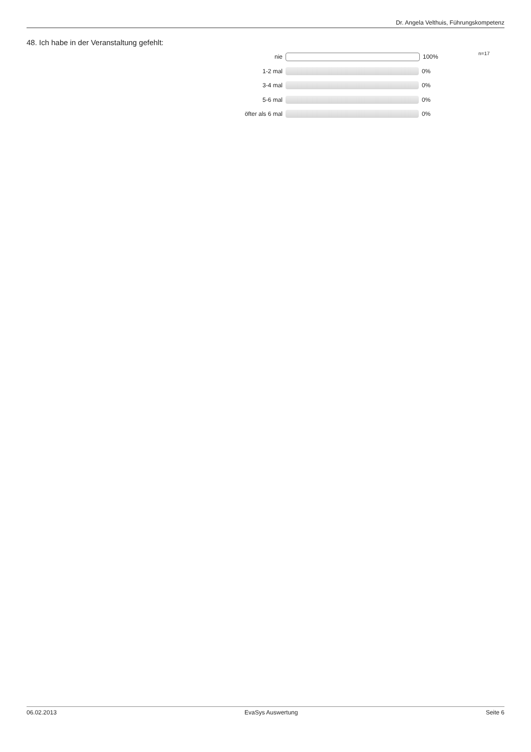Dr. Angela Velthuis, Führungskompetenz
48. Ich habe in der Veranstaltung gefehlt:
n=17
nie 100%
1-2 mal 0%
3-4 mal 0%
5-6 mal 0%
öfter als 6 mal 0%
06.02.2013 EvaSys Auswertung Seite 6